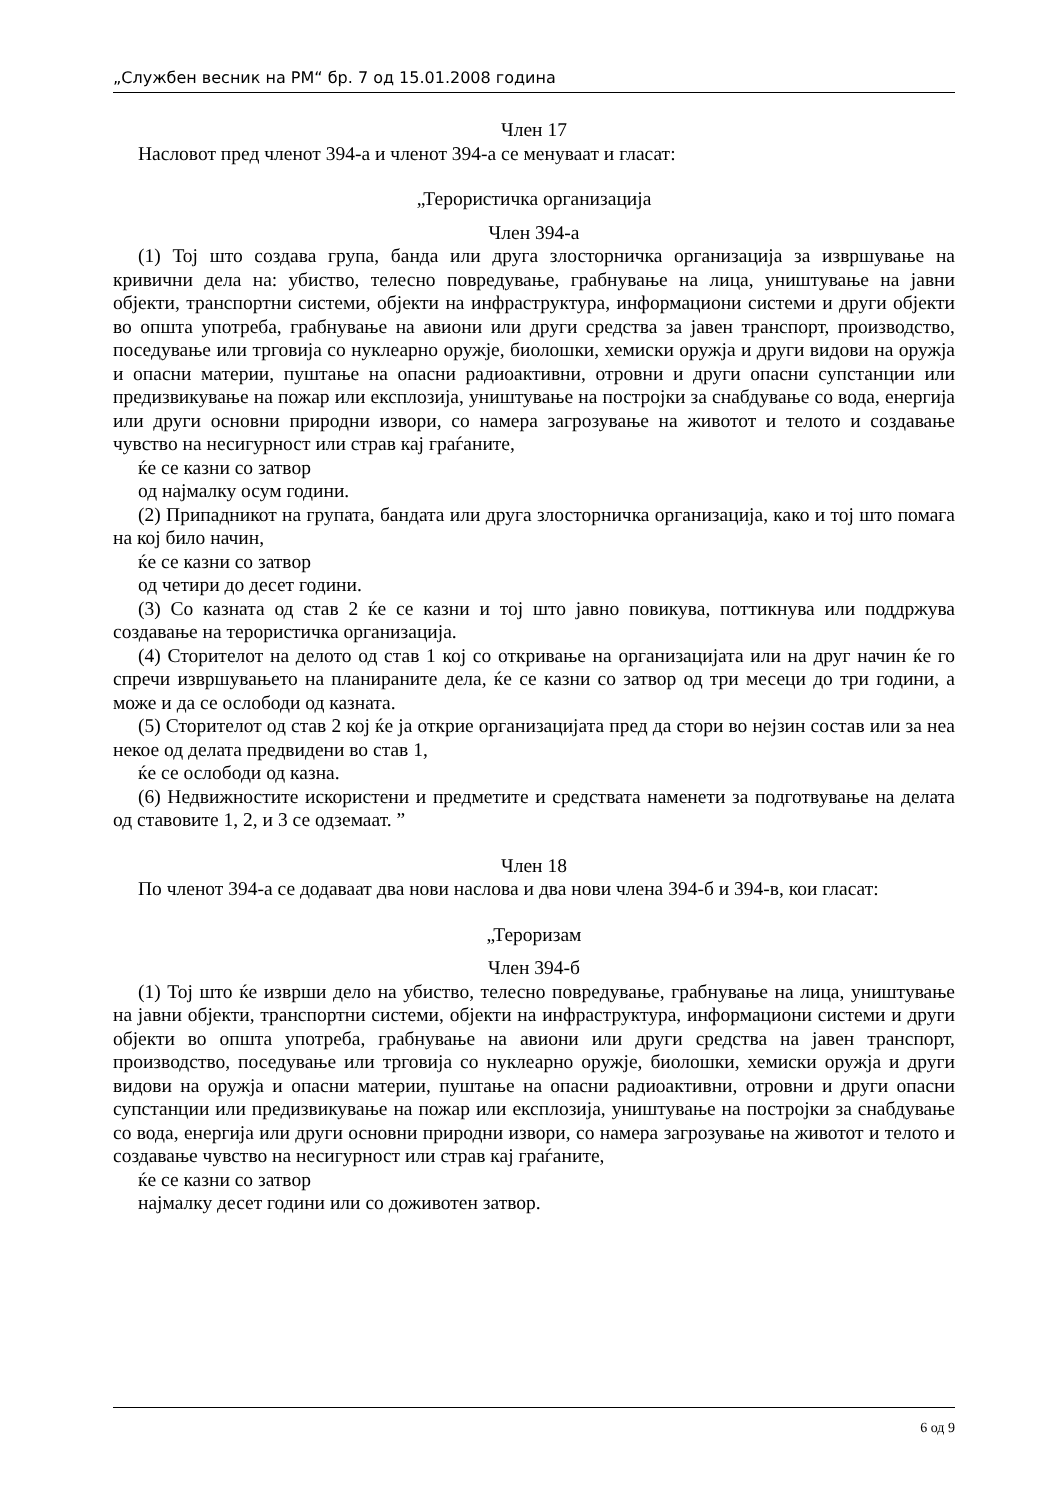„Службен весник на РМ“ бр. 7 од 15.01.2008 година
Член 17
Насловот пред членот 394-а и членот 394-а се менуваат и гласат:
„Терористичка организација
Член 394-а
(1) Тој што создава група, банда или друга злосторничка организација за извршување на кривични дела на: убиство, телесно повредување, грабнување на лица, уништување на јавни објекти, транспортни системи, објекти на инфраструктура, информациони системи и други објекти во општа употреба, грабнување на авиони или други средства за јавен транспорт, производство, поседување или трговија со нуклеарно оружје, биолошки, хемиски оружја и други видови на оружја и опасни материи, пуштање на опасни радиоактивни, отровни и други опасни супстанции или предизвикување на пожар или експлозија, уништување на постројки за снабдување со вода, енергија или други основни природни извори, со намера загрозување на животот и телото и создавање чувство на несигурност или страв кај граѓаните,
ќе се казни со затвор
од најмалку осум години.
(2) Припадникот на групата, бандата или друга злосторничка организација, како и тој што помага на кој било начин,
ќе се казни со затвор
од четири до десет години.
(3) Со казната од став 2 ќе се казни и тој што јавно повикува, поттикнува или поддржува создавање на терористичка организација.
(4) Сторителот на делото од став 1 кој со откривање на организацијата или на друг начин ќе го спречи извршувањето на планираните дела, ќе се казни со затвор од три месеци до три години, а може и да се ослободи од казната.
(5) Сторителот од став 2 кој ќе ја открие организацијата пред да стори во нејзин состав или за неа некое од делата предвидени во став 1,
ќе се ослободи од казна.
(6) Недвижностите искористени и предметите и средствата наменети за подготвување на делата од ставовите 1, 2, и 3 се одземаат. ”
Член 18
По членот 394-а се додаваат два нови наслова и два нови члена 394-б и 394-в, кои гласат:
„Тероризам
Член 394-б
(1) Тој што ќе изврши дело на убиство, телесно повредување, грабнување на лица, уништување на јавни објекти, транспортни системи, објекти на инфраструктура, информациони системи и други објекти во општа употреба, грабнување на авиони или други средства на јавен транспорт, производство, поседување или трговија со нуклеарно оружје, биолошки, хемиски оружја и други видови на оружја и опасни материи, пуштање на опасни радиоактивни, отровни и други опасни супстанции или предизвикување на пожар или експлозија, уништување на постројки за снабдување со вода, енергија или други основни природни извори, со намера загрозување на животот и телото и создавање чувство на несигурност или страв кај граѓаните,
ќе се казни со затвор
најмалку десет години или со доживотен затвор.
6 од 9